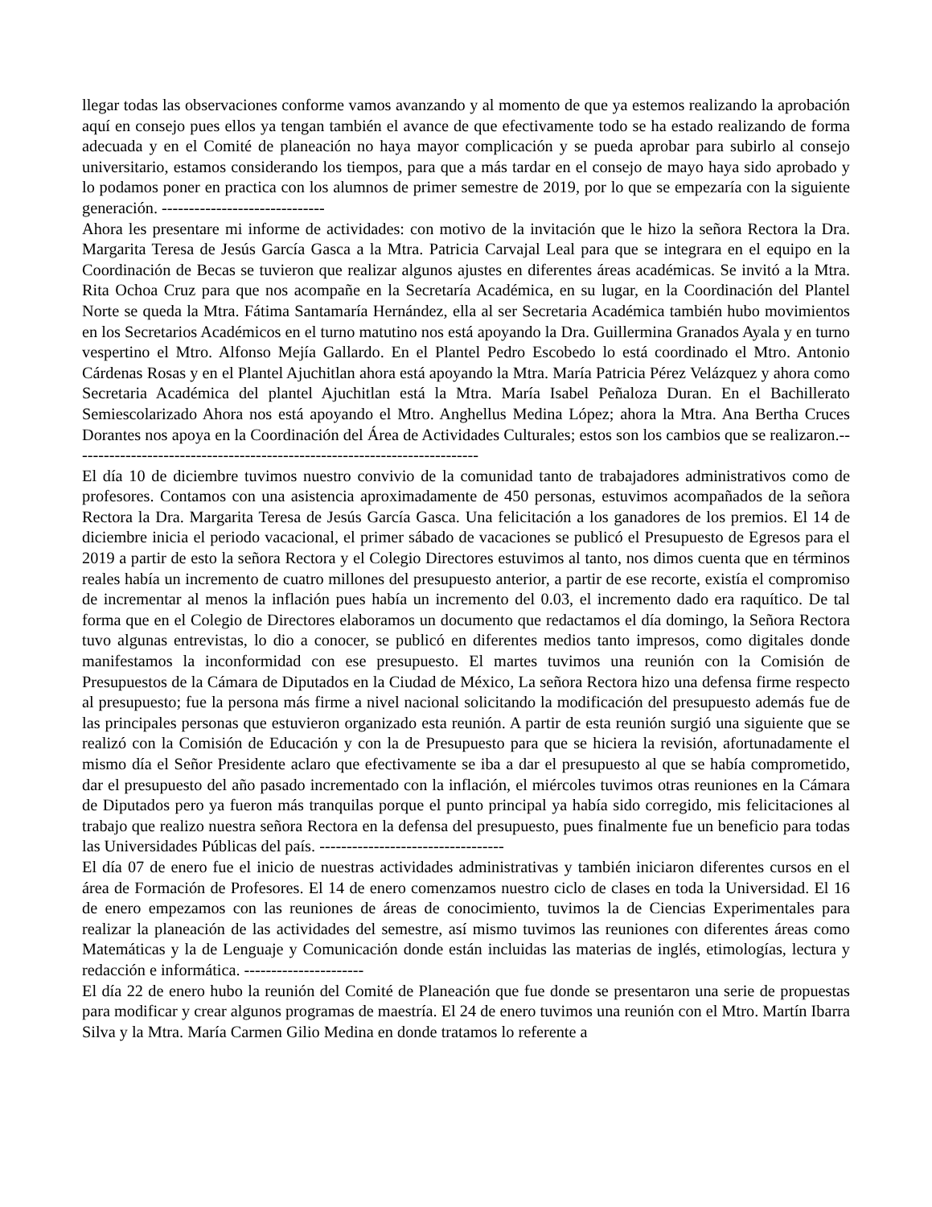llegar todas las observaciones conforme vamos avanzando y al momento de que ya estemos realizando la aprobación aquí en consejo pues ellos ya tengan también el avance de que efectivamente todo se ha estado realizando de forma adecuada y en el Comité de planeación no haya mayor complicación y se pueda aprobar para subirlo al consejo universitario, estamos considerando los tiempos, para que a más tardar en el consejo de mayo haya sido aprobado y lo podamos poner en practica con los alumnos de primer semestre de 2019, por lo que se empezaría con la siguiente generación. ------------------------------
Ahora les presentare mi informe de actividades: con motivo de la invitación que le hizo la señora Rectora la Dra. Margarita Teresa de Jesús García Gasca a la Mtra. Patricia Carvajal Leal para que se integrara en el equipo en la Coordinación de Becas se tuvieron que realizar algunos ajustes en diferentes áreas académicas. Se invitó a la Mtra. Rita Ochoa Cruz para que nos acompañe en la Secretaría Académica, en su lugar, en la Coordinación del Plantel Norte se queda la Mtra. Fátima Santamaría Hernández, ella al ser Secretaria Académica también hubo movimientos en los Secretarios Académicos en el turno matutino nos está apoyando la Dra. Guillermina Granados Ayala y en turno vespertino el Mtro. Alfonso Mejía Gallardo. En el Plantel Pedro Escobedo lo está coordinado el Mtro. Antonio Cárdenas Rosas y en el Plantel Ajuchitlan ahora está apoyando la Mtra. María Patricia Pérez Velázquez y ahora como Secretaria Académica del plantel Ajuchitlan está la Mtra. María Isabel Peñaloza Duran. En el Bachillerato Semiescolarizado Ahora nos está apoyando el Mtro. Anghellus Medina López; ahora la Mtra. Ana Bertha Cruces Dorantes nos apoya en la Coordinación del Área de Actividades Culturales; estos son los cambios que se realizaron.---------------------------------------------------------------------------
El día 10 de diciembre tuvimos nuestro convivio de la comunidad tanto de trabajadores administrativos como de profesores. Contamos con una asistencia aproximadamente de 450 personas, estuvimos acompañados de la señora Rectora la Dra. Margarita Teresa de Jesús García Gasca. Una felicitación a los ganadores de los premios. El 14 de diciembre inicia el periodo vacacional, el primer sábado de vacaciones se publicó el Presupuesto de Egresos para el 2019 a partir de esto la señora Rectora y el Colegio Directores estuvimos al tanto, nos dimos cuenta que en términos reales había un incremento de cuatro millones del presupuesto anterior, a partir de ese recorte, existía el compromiso de incrementar al menos la inflación pues había un incremento del 0.03, el incremento dado era raquítico. De tal forma que en el Colegio de Directores elaboramos un documento que redactamos el día domingo, la Señora Rectora tuvo algunas entrevistas, lo dio a conocer, se publicó en diferentes medios tanto impresos, como digitales donde manifestamos la inconformidad con ese presupuesto. El martes tuvimos una reunión con la Comisión de Presupuestos de la Cámara de Diputados en la Ciudad de México, La señora Rectora hizo una defensa firme respecto al presupuesto; fue la persona más firme a nivel nacional solicitando la modificación del presupuesto además fue de las principales personas que estuvieron organizado esta reunión. A partir de esta reunión surgió una siguiente que se realizó con la Comisión de Educación y con la de Presupuesto para que se hiciera la revisión, afortunadamente el mismo día el Señor Presidente aclaro que efectivamente se iba a dar el presupuesto al que se había comprometido, dar el presupuesto del año pasado incrementado con la inflación, el miércoles tuvimos otras reuniones en la Cámara de Diputados pero ya fueron más tranquilas porque el punto principal ya había sido corregido, mis felicitaciones al trabajo que realizo nuestra señora Rectora en la defensa del presupuesto, pues finalmente fue un beneficio para todas las Universidades Públicas del país. ----------------------------------
El día 07 de enero fue el inicio de nuestras actividades administrativas y también iniciaron diferentes cursos en el área de Formación de Profesores. El 14 de enero comenzamos nuestro ciclo de clases en toda la Universidad. El 16 de enero empezamos con las reuniones de áreas de conocimiento, tuvimos la de Ciencias Experimentales para realizar la planeación de las actividades del semestre, así mismo tuvimos las reuniones con diferentes áreas como Matemáticas y la de Lenguaje y Comunicación donde están incluidas las materias de inglés, etimologías, lectura y redacción e informática. ----------------------
El día 22 de enero hubo la reunión del Comité de Planeación que fue donde se presentaron una serie de propuestas para modificar y crear algunos programas de maestría. El 24 de enero tuvimos una reunión con el Mtro. Martín Ibarra Silva y la Mtra. María Carmen Gilio Medina en donde tratamos lo referente a